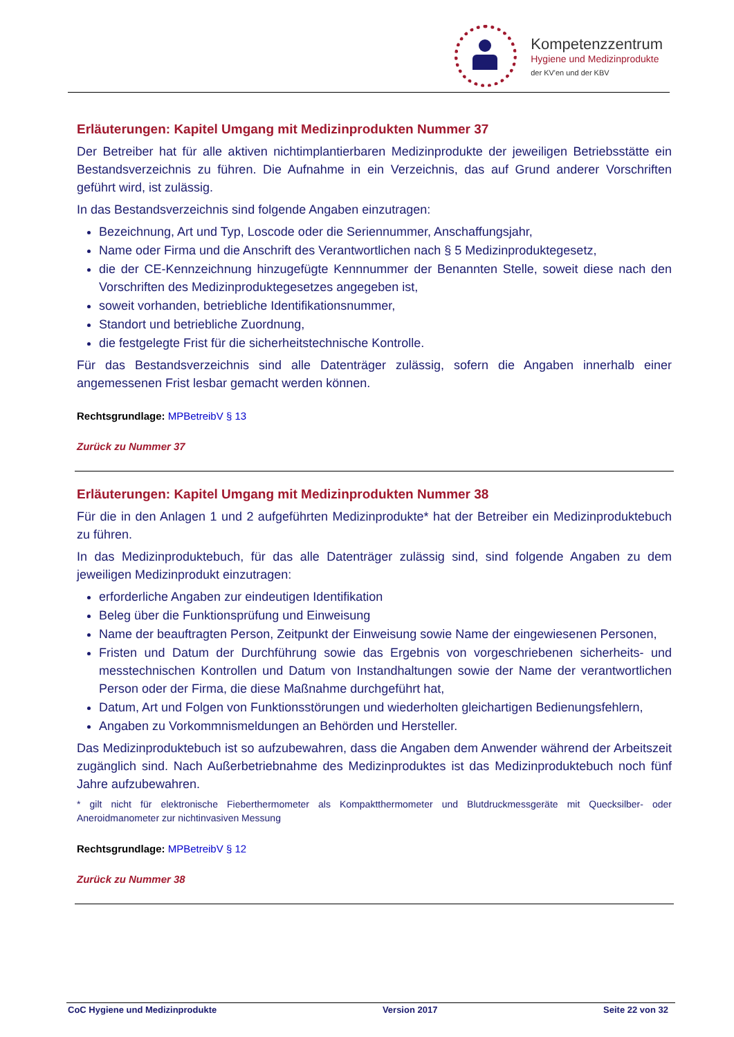Kompetenzzentrum
Hygiene und Medizinprodukte
der KV'en und der KBV
Erläuterungen: Kapitel Umgang mit Medizinprodukten Nummer 37
Der Betreiber hat für alle aktiven nichtimplantierbaren Medizinprodukte der jeweiligen Betriebsstätte ein Bestandsverzeichnis zu führen. Die Aufnahme in ein Verzeichnis, das auf Grund anderer Vorschriften geführt wird, ist zulässig.
In das Bestandsverzeichnis sind folgende Angaben einzutragen:
Bezeichnung, Art und Typ, Loscode oder die Seriennummer, Anschaffungsjahr,
Name oder Firma und die Anschrift des Verantwortlichen nach § 5 Medizinproduktegesetz,
die der CE-Kennzeichnung hinzugefügte Kennnummer der Benannten Stelle, soweit diese nach den Vorschriften des Medizinproduktegesetzes angegeben ist,
soweit vorhanden, betriebliche Identifikationsnummer,
Standort und betriebliche Zuordnung,
die festgelegte Frist für die sicherheitstechnische Kontrolle.
Für das Bestandsverzeichnis sind alle Datenträger zulässig, sofern die Angaben innerhalb einer angemessenen Frist lesbar gemacht werden können.
Rechtsgrundlage: MPBetreibV § 13
Zurück zu Nummer 37
Erläuterungen: Kapitel Umgang mit Medizinprodukten Nummer 38
Für die in den Anlagen 1 und 2 aufgeführten Medizinprodukte* hat der Betreiber ein Medizinproduktebuch zu führen.
In das Medizinproduktebuch, für das alle Datenträger zulässig sind, sind folgende Angaben zu dem jeweiligen Medizinprodukt einzutragen:
erforderliche Angaben zur eindeutigen Identifikation
Beleg über die Funktionsprüfung und Einweisung
Name der beauftragten Person, Zeitpunkt der Einweisung sowie Name der eingewiesenen Personen,
Fristen und Datum der Durchführung sowie das Ergebnis von vorgeschriebenen sicherheits- und messtechnischen Kontrollen und Datum von Instandhaltungen sowie der Name der verantwortlichen Person oder der Firma, die diese Maßnahme durchgeführt hat,
Datum, Art und Folgen von Funktionsstörungen und wiederholten gleichartigen Bedienungsfehlern,
Angaben zu Vorkommnismeldungen an Behörden und Hersteller.
Das Medizinproduktebuch ist so aufzubewahren, dass die Angaben dem Anwender während der Arbeitszeit zugänglich sind. Nach Außerbetriebnahme des Medizinproduktes ist das Medizinproduktebuch noch fünf Jahre aufzubewahren.
* gilt nicht für elektronische Fieberthermometer als Kompaktthermometer und Blutdruckmessgeräte mit Quecksilber- oder Aneroidmanometer zur nichtinvasiven Messung
Rechtsgrundlage: MPBetreibV § 12
Zurück zu Nummer 38
CoC Hygiene und Medizinprodukte Version 2017 Seite 22 von 32